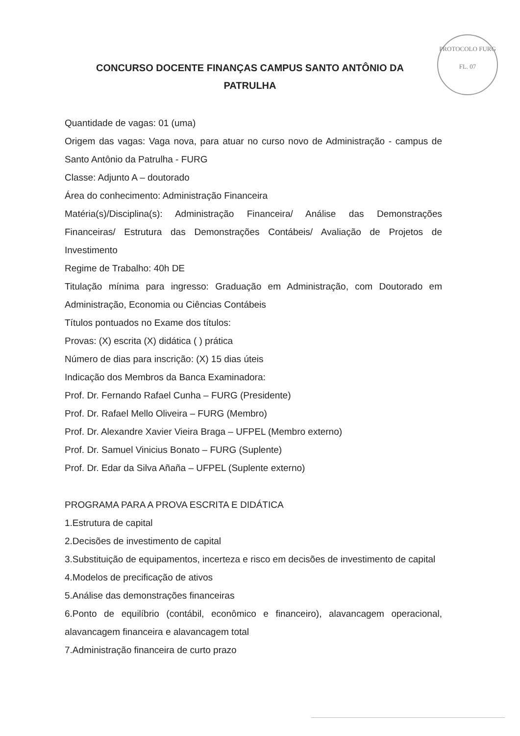CONCURSO DOCENTE FINANÇAS CAMPUS SANTO ANTÔNIO DA PATRULHA
PROTOCOLO FURG
FL. 07
Quantidade de vagas: 01 (uma)
Origem das vagas: Vaga nova, para atuar no curso novo de Administração - campus de Santo Antônio da Patrulha - FURG
Classe: Adjunto A – doutorado
Área do conhecimento: Administração Financeira
Matéria(s)/Disciplina(s): Administração Financeira/ Análise das Demonstrações Financeiras/ Estrutura das Demonstrações Contábeis/ Avaliação de Projetos de Investimento
Regime de Trabalho: 40h DE
Titulação mínima para ingresso: Graduação em Administração, com Doutorado em Administração, Economia ou Ciências Contábeis
Títulos pontuados no Exame dos títulos:
Provas: (X) escrita (X) didática ( ) prática
Número de dias para inscrição: (X) 15 dias úteis
Indicação dos Membros da Banca Examinadora:
Prof. Dr. Fernando Rafael Cunha – FURG (Presidente)
Prof. Dr. Rafael Mello Oliveira – FURG (Membro)
Prof. Dr. Alexandre Xavier Vieira Braga – UFPEL (Membro externo)
Prof. Dr. Samuel Vinicius Bonato – FURG (Suplente)
Prof. Dr. Edar da Silva Añaña – UFPEL (Suplente externo)
PROGRAMA PARA A PROVA ESCRITA E DIDÁTICA
1.Estrutura de capital
2.Decisões de investimento de capital
3.Substituição de equipamentos, incerteza e risco em decisões de investimento de capital
4.Modelos de precificação de ativos
5.Análise das demonstrações financeiras
6.Ponto de equilíbrio (contábil, econômico e financeiro), alavancagem operacional, alavancagem financeira e alavancagem total
7.Administração financeira de curto prazo